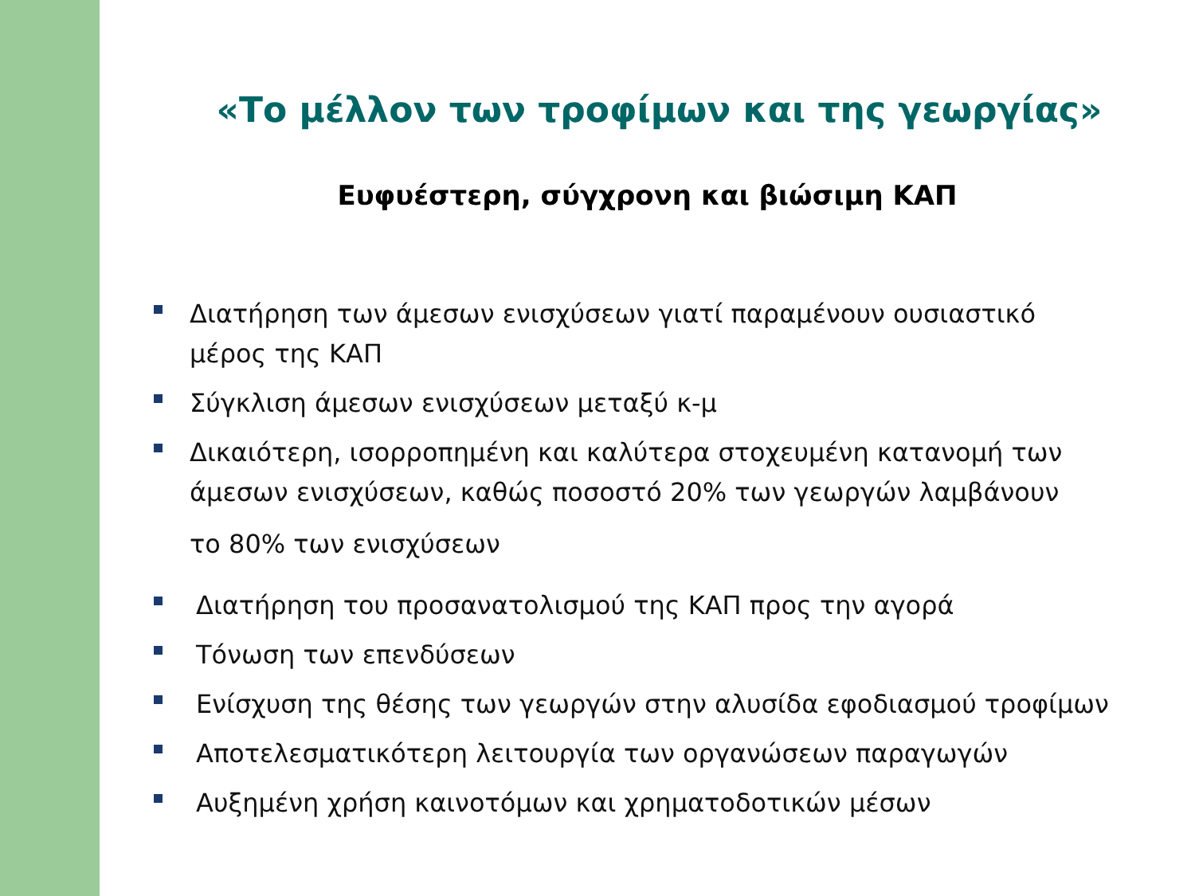«Το μέλλον των τροφίμων και της γεωργίας»
Ευφυέστερη, σύγχρονη και βιώσιμη ΚΑΠ
Διατήρηση των άμεσων ενισχύσεων γιατί παραμένουν ουσιαστικό μέρος της ΚΑΠ
Σύγκλιση άμεσων ενισχύσεων μεταξύ κ-μ
Δικαιότερη, ισορροπημένη και καλύτερα στοχευμένη κατανομή των άμεσων ενισχύσεων, καθώς ποσοστό 20% των γεωργών λαμβάνουν
το 80% των ενισχύσεων
Διατήρηση του προσανατολισμού της ΚΑΠ προς την αγορά
Τόνωση των επενδύσεων
Ενίσχυση της θέσης των γεωργών στην αλυσίδα εφοδιασμού τροφίμων
Αποτελεσματικότερη λειτουργία των οργανώσεων παραγωγών
Αυξημένη χρήση καινοτόμων και χρηματοδοτικών μέσων